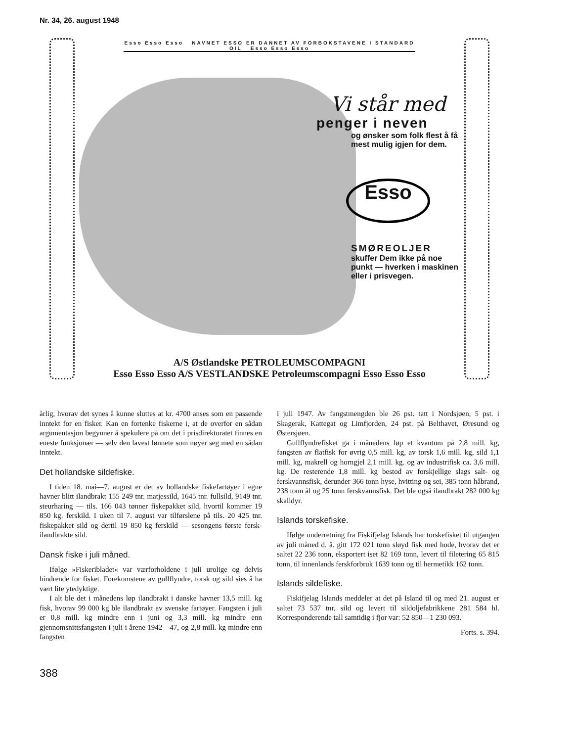Nr. 34, 26. august 1948
Esso Esso Esso NAVNET ESSO ER DANNET AV FORBOKSTAVENE I STANDARD OIL Esso Esso Esso
Vi står med
penger i neven
og ønsker som folk flest å få mest mulig igjen for dem.
Esso
SMØREOLJER
skuffer Dem ikke på noe punkt — hverken i maskinen eller i prisvegen.
A/S Østlandske PETROLEUMSCOMPAGNI
Esso Esso Esso A/S VESTLANDSKE Petroleumscompagni Esso Esso Esso
årlig, hvorav det synes å kunne sluttes at kr. 4700 anses som en passende inntekt for en fisker. Kan en fortenke fiskerne i, at de overfor en sådan argumentasjon begynner å spekulere på om det i prisdirektoratet finnes en eneste funksjonær — selv den lavest lønnete som nøyer seg med en sådan inntekt.
Det hollandske sildefiske.
I tiden 18. mai—7. august er det av hollandske fiskefartøyer i egne havner blitt ilandbrakt 155 249 tnr. matjessild, 1645 tnr. fullsild, 9149 tnr. steurharing — tils. 166 043 tønner fiskepakket sild, hvortil kommer 19 850 kg. ferskild. I uken til 7. august var tilførslene på tils. 20 425 tnr. fiskepakket sild og dertil 19 850 kg ferskild — sesongens første fersk-ilandbrakte sild.
Dansk fiske i juli måned.
Ifølge »Fiskeribladet« var værforholdene i juli urolige og delvis hindrende for fisket. Forekomstene av gullflyndre, torsk og sild sies å ha vært lite ytedyktige.
I alt ble det i månedens løp ilandbrakt i danske havner 13,5 mill. kg fisk, hvorav 99 000 kg ble ilandbrakt av svenske fartøyer. Fangsten i juli er 0,8 mill. kg mindre enn i juni og 3,3 mill. kg mindre enn gjennomsnittsfangsten i juli i årene 1942—47, og 2,8 mill. kg mindre enn fangsten
i juli 1947. Av fangstmengden ble 26 pst. tatt i Nordsjøen, 5 pst. i Skagerak, Kattegat og Limfjorden, 24 pst. på Belthavet, Øresund og Østersjøen.
Gullflyndrefisket ga i månedens løp et kvantum på 2,8 mill. kg, fangsten av flatfisk for øvrig 0,5 mill. kg, av torsk 1,6 mill. kg, sild 1,1 mill. kg, makrell og horngjel 2,1 mill. kg. og av industrifisk ca. 3,6 mill. kg. De resterende 1,8 mill. kg bestod av forskjellige slags salt- og ferskvannsfisk, derunder 366 tonn hyse, hvitting og sei, 385 tonn håbrand, 238 tonn ål og 25 tonn ferskvannsfisk. Det ble også ilandbrakt 282 000 kg skalldyr.
Islands torskefiske.
Ifølge underretning fra Fiskifjelag Islands har torskefisket til utgangen av juli måned d. å. gitt 172 021 tonn sløyd fisk med hode, hvorav det er saltet 22 236 tonn, eksportert iset 82 169 tonn, levert til filetering 65 815 tonn, til innenlands ferskforbruk 1639 tonn og til hermetikk 162 tonn.
Islands sildefiske.
Fiskifjelag Islands meddeler at det på Island til og med 21. august er saltet 73 537 tnr. sild og levert til sildoljefabrikkene 281 584 hl. Korresponderende tall samtidig i fjor var: 52 850—1 230 093.
Forts. s. 394.
388